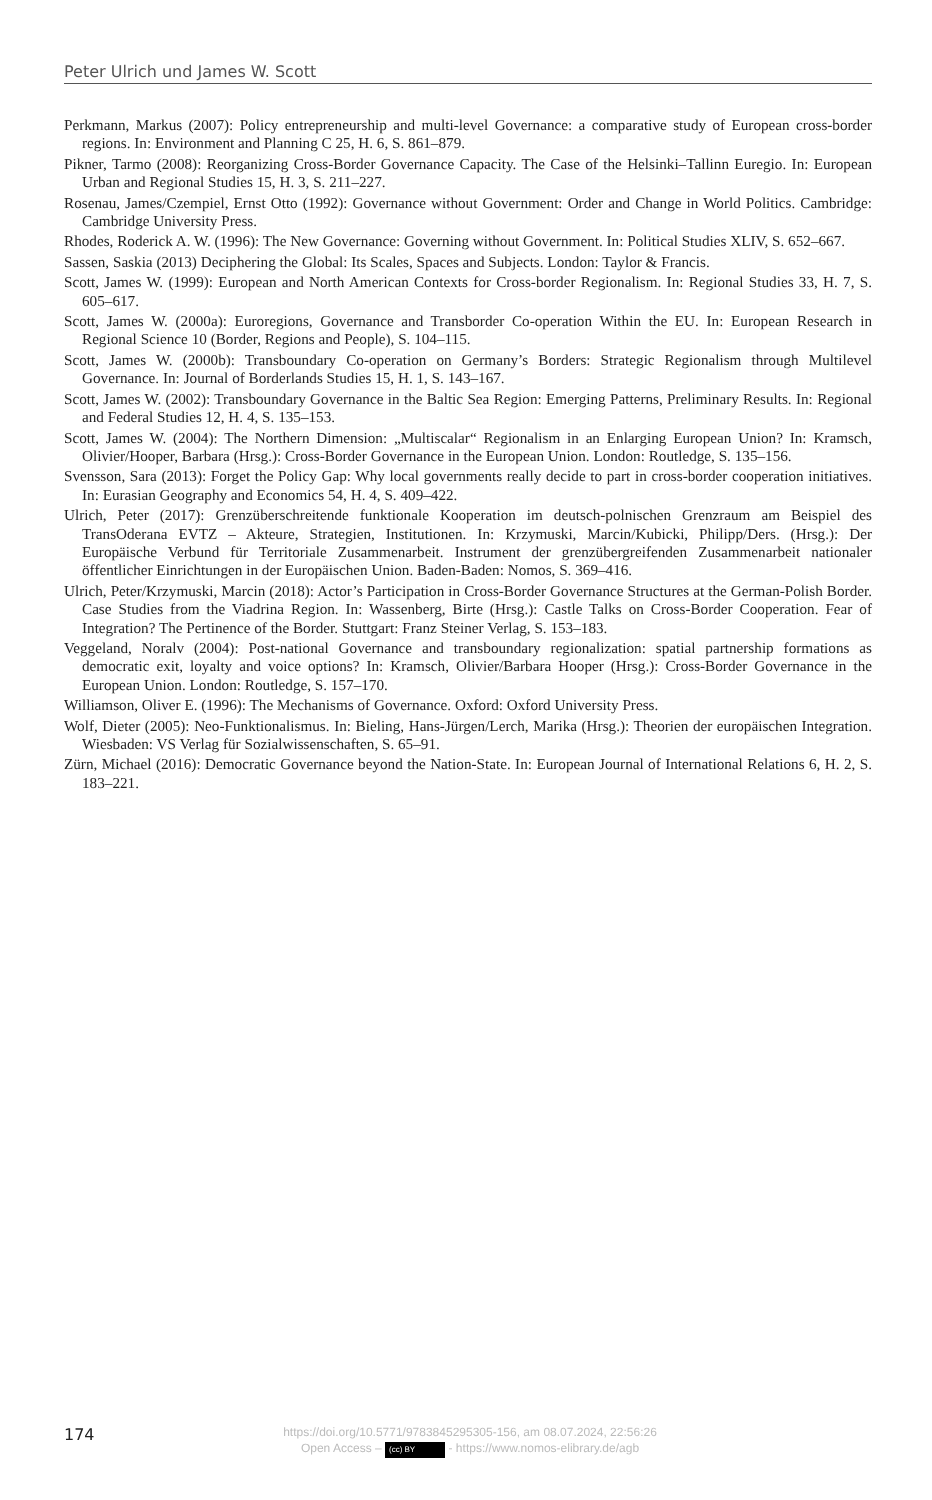Peter Ulrich und James W. Scott
Perkmann, Markus (2007): Policy entrepreneurship and multi-level Governance: a comparative study of European cross-border regions. In: Environment and Planning C 25, H. 6, S. 861–879.
Pikner, Tarmo (2008): Reorganizing Cross-Border Governance Capacity. The Case of the Helsinki–Tallinn Euregio. In: European Urban and Regional Studies 15, H. 3, S. 211–227.
Rosenau, James/Czempiel, Ernst Otto (1992): Governance without Government: Order and Change in World Politics. Cambridge: Cambridge University Press.
Rhodes, Roderick A. W. (1996): The New Governance: Governing without Government. In: Political Studies XLIV, S. 652–667.
Sassen, Saskia (2013) Deciphering the Global: Its Scales, Spaces and Subjects. London: Taylor & Francis.
Scott, James W. (1999): European and North American Contexts for Cross-border Regionalism. In: Regional Studies 33, H. 7, S. 605–617.
Scott, James W. (2000a): Euroregions, Governance and Transborder Co-operation Within the EU. In: European Research in Regional Science 10 (Border, Regions and People), S. 104–115.
Scott, James W. (2000b): Transboundary Co-operation on Germany’s Borders: Strategic Regionalism through Multilevel Governance. In: Journal of Borderlands Studies 15, H. 1, S. 143–167.
Scott, James W. (2002): Transboundary Governance in the Baltic Sea Region: Emerging Patterns, Preliminary Results. In: Regional and Federal Studies 12, H. 4, S. 135–153.
Scott, James W. (2004): The Northern Dimension: „Multiscalar“ Regionalism in an Enlarging European Union? In: Kramsch, Olivier/Hooper, Barbara (Hrsg.): Cross-Border Governance in the European Union. London: Routledge, S. 135–156.
Svensson, Sara (2013): Forget the Policy Gap: Why local governments really decide to part in cross-border cooperation initiatives. In: Eurasian Geography and Economics 54, H. 4, S. 409–422.
Ulrich, Peter (2017): Grenzüberschreitende funktionale Kooperation im deutsch-polnischen Grenzraum am Beispiel des TransOderana EVTZ – Akteure, Strategien, Institutionen. In: Krzymuski, Marcin/Kubicki, Philipp/Ders. (Hrsg.): Der Europäische Verbund für Territoriale Zusammenarbeit. Instrument der grenzübergreifenden Zusammenarbeit nationaler öffentlicher Einrichtungen in der Europäischen Union. Baden-Baden: Nomos, S. 369–416.
Ulrich, Peter/Krzymuski, Marcin (2018): Actor’s Participation in Cross-Border Governance Structures at the German-Polish Border. Case Studies from the Viadrina Region. In: Wassenberg, Birte (Hrsg.): Castle Talks on Cross-Border Cooperation. Fear of Integration? The Pertinence of the Border. Stuttgart: Franz Steiner Verlag, S. 153–183.
Veggeland, Noralv (2004): Post-national Governance and transboundary regionalization: spatial partnership formations as democratic exit, loyalty and voice options? In: Kramsch, Olivier/Barbara Hooper (Hrsg.): Cross-Border Governance in the European Union. London: Routledge, S. 157–170.
Williamson, Oliver E. (1996): The Mechanisms of Governance. Oxford: Oxford University Press.
Wolf, Dieter (2005): Neo-Funktionalismus. In: Bieling, Hans-Jürgen/Lerch, Marika (Hrsg.): Theorien der europäischen Integration. Wiesbaden: VS Verlag für Sozialwissenschaften, S. 65–91.
Zürn, Michael (2016): Democratic Governance beyond the Nation-State. In: European Journal of International Relations 6, H. 2, S. 183–221.
174
https://doi.org/10.5771/9783845295305-156, am 08.07.2024, 22:56:26
Open Access – (cc) BY - https://www.nomos-elibrary.de/agb